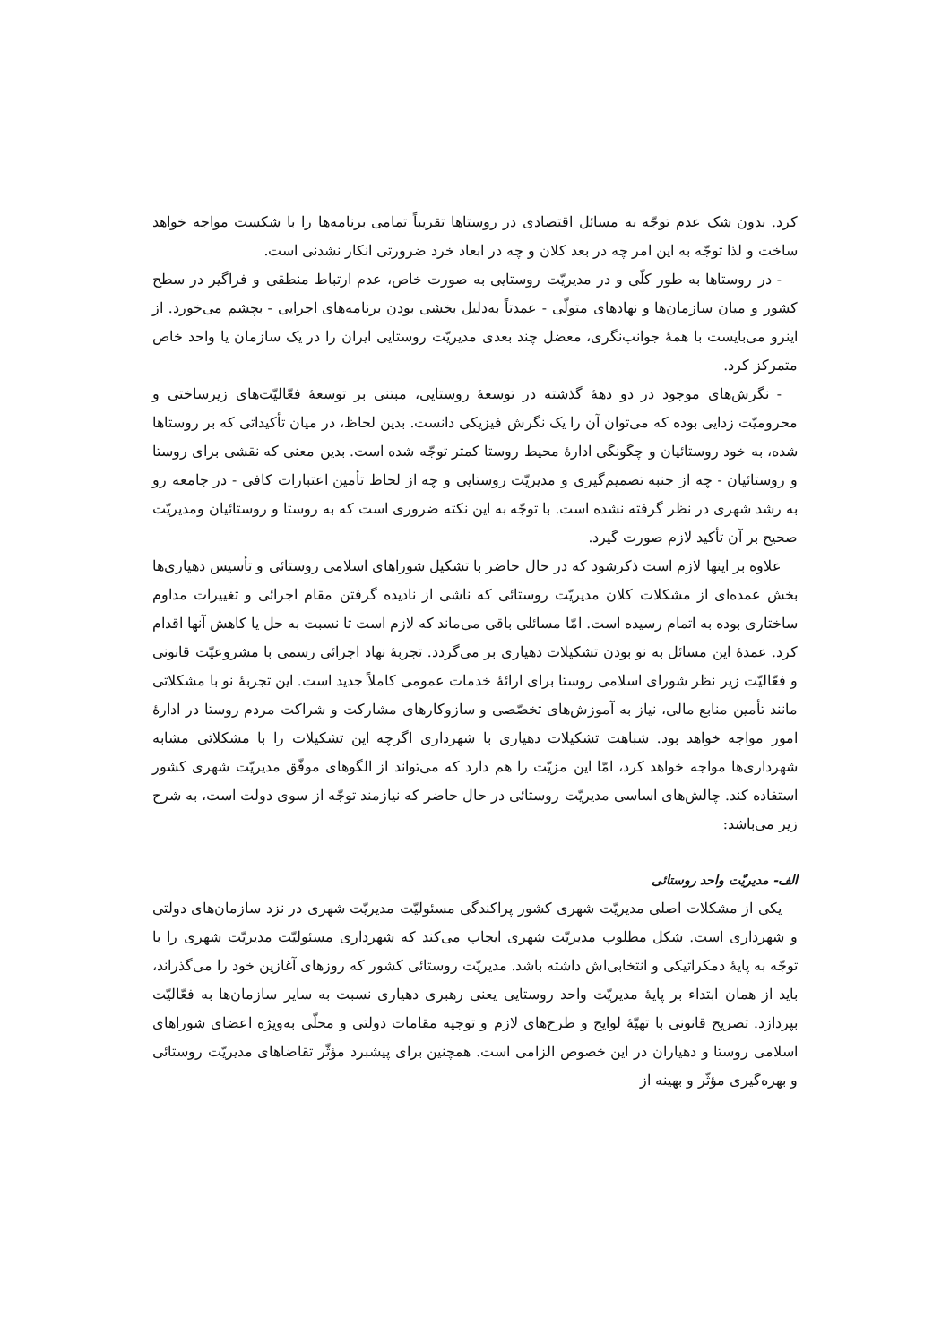کرد. بدون شک عدم توجّه به مسائل اقتصادی در روستاها تقریباً تمامی برنامه‌ها را با شکست مواجه خواهد ساخت و لذا توجّه به این امر چه در بعد کلان و چه در ابعاد خرد ضرورتی انکار نشدنی است.
- در روستاها به طور کلّی و در مدیریّت روستایی به صورت خاص، عدم ارتباط منطقی و فراگیر در سطح کشور و میان سازمان‌ها و نهادهای متولّی - عمدتاً به‌دلیل بخشی بودن برنامه‌های اجرایی - بچشم می‌خورد. از اینرو می‌بایست با همهٔ جوانب‌نگری، معضل چند بعدی مدیریّت روستایی ایران را در یک سازمان یا واحد خاص متمرکز کرد.
- نگرش‌های موجود در دو دههٔ گذشته در توسعهٔ روستایی، مبتنی بر توسعهٔ فعّالیّت‌های زیرساختی و محرومیّت زدایی بوده که می‌توان آن را یک نگرش فیزیکی دانست. بدین لحاظ، در میان تأکیداتی که بر روستاها شده، به خود روستائیان و چگونگی ادارهٔ محیط روستا کمتر توجّه شده است. بدین معنی که نقشی برای روستا و روستائیان - چه از جنبه تصمیم‌گیری و مدیریّت روستایی و چه از لحاظ تأمین اعتبارات کافی - در جامعه رو به رشد شهری در نظر گرفته نشده است. با توجّه به این نکته ضروری است که به روستا و روستائیان ومدیریّت صحیح بر آن تأکید لازم صورت گیرد.
علاوه بر اینها لازم است ذکرشود که در حال حاضر با تشکیل شوراهای اسلامی روستائی و تأسیس دهیاری‌ها بخش عمده‌ای از مشکلات کلان مدیریّت روستائی که ناشی از نادیده گرفتن مقام اجرائی و تغییرات مداوم ساختاری بوده به اتمام رسیده است. امّا مسائلی باقی می‌ماند که لازم است تا نسبت به حل یا کاهش آنها اقدام کرد. عمدهٔ این مسائل به نو بودن تشکیلات دهیاری بر می‌گردد. تجربهٔ نهاد اجرائی رسمی با مشروعیّت قانونی و فعّالیّت زیر نظر شورای اسلامی روستا برای ارائهٔ خدمات عمومی کاملاً جدید است. این تجربهٔ نو با مشکلاتی مانند تأمین منابع مالی، نیاز به آموزش‌های تخصّصی و سازوکارهای مشارکت و شراکت مردم روستا در ادارهٔ امور مواجه خواهد بود. شباهت تشکیلات دهیاری با شهرداری اگرچه این تشکیلات را با مشکلاتی مشابه شهرداری‌ها مواجه خواهد کرد، امّا این مزیّت را هم دارد که می‌تواند از الگوهای موفّق مدیریّت شهری کشور استفاده کند. چالش‌های اساسی مدیریّت روستائی در حال حاضر که نیازمند توجّه از سوی دولت است، به شرح زیر می‌باشد:
الف- مدیریّت واحد روستائی
یکی از مشکلات اصلی مدیریّت شهری کشور پراکندگی مسئولیّت مدیریّت شهری در نزد سازمان‌های دولتی و شهرداری است. شکل مطلوب مدیریّت شهری ایجاب می‌کند که شهرداری مسئولیّت مدیریّت شهری را با توجّه به پایهٔ دمکراتیکی و انتخابی‌اش داشته باشد. مدیریّت روستائی کشور که روزهای آغازین خود را می‌گذراند، باید از همان ابتداء بر پایهٔ مدیریّت واحد روستایی یعنی رهبری دهیاری نسبت به سایر سازمان‌ها به فعّالیّت بپردازد. تصریح قانونی با تهیّهٔ لوایح و طرح‌های لازم و توجیه مقامات دولتی و محلّی به‌ویژه اعضای شوراهای اسلامی روستا و دهیاران در این خصوص الزامی است. همچنین برای پیشبرد مؤثّر تقاضاهای مدیریّت روستائی و بهره‌گیری مؤثّر و بهینه از